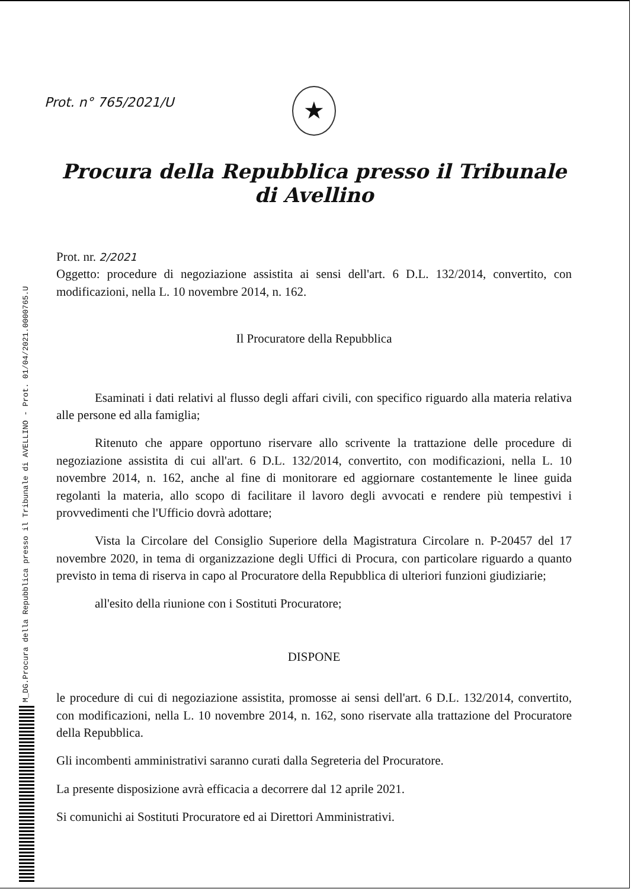M_DG.Procura della Repubblica presso il Tribunale di AVELLINO - Prot. 01/04/2021.0000765.U
Prot. n° 765/2021/U
★
Procura della Repubblica presso il Tribunale di Avellino
Prot. nr. 2/2021
Oggetto: procedure di negoziazione assistita ai sensi dell'art. 6 D.L. 132/2014, convertito, con modificazioni, nella L. 10 novembre 2014, n. 162.
Il Procuratore della Repubblica
Esaminati i dati relativi al flusso degli affari civili, con specifico riguardo alla materia relativa alle persone ed alla famiglia;
Ritenuto che appare opportuno riservare allo scrivente la trattazione delle procedure di negoziazione assistita di cui all'art. 6 D.L. 132/2014, convertito, con modificazioni, nella L. 10 novembre 2014, n. 162, anche al fine di monitorare ed aggiornare costantemente le linee guida regolanti la materia, allo scopo di facilitare il lavoro degli avvocati e rendere più tempestivi i provvedimenti che l'Ufficio dovrà adottare;
Vista la Circolare del Consiglio Superiore della Magistratura Circolare n. P-20457 del 17 novembre 2020, in tema di organizzazione degli Uffici di Procura, con particolare riguardo a quanto previsto in tema di riserva in capo al Procuratore della Repubblica di ulteriori funzioni giudiziarie;
all'esito della riunione con i Sostituti Procuratore;
DISPONE
le procedure di cui di negoziazione assistita, promosse ai sensi dell'art. 6 D.L. 132/2014, convertito, con modificazioni, nella L. 10 novembre 2014, n. 162, sono riservate alla trattazione del Procuratore della Repubblica.
Gli incombenti amministrativi saranno curati dalla Segreteria del Procuratore.
La presente disposizione avrà efficacia a decorrere dal 12 aprile 2021.
Si comunichi ai Sostituti Procuratore ed ai Direttori Amministrativi.